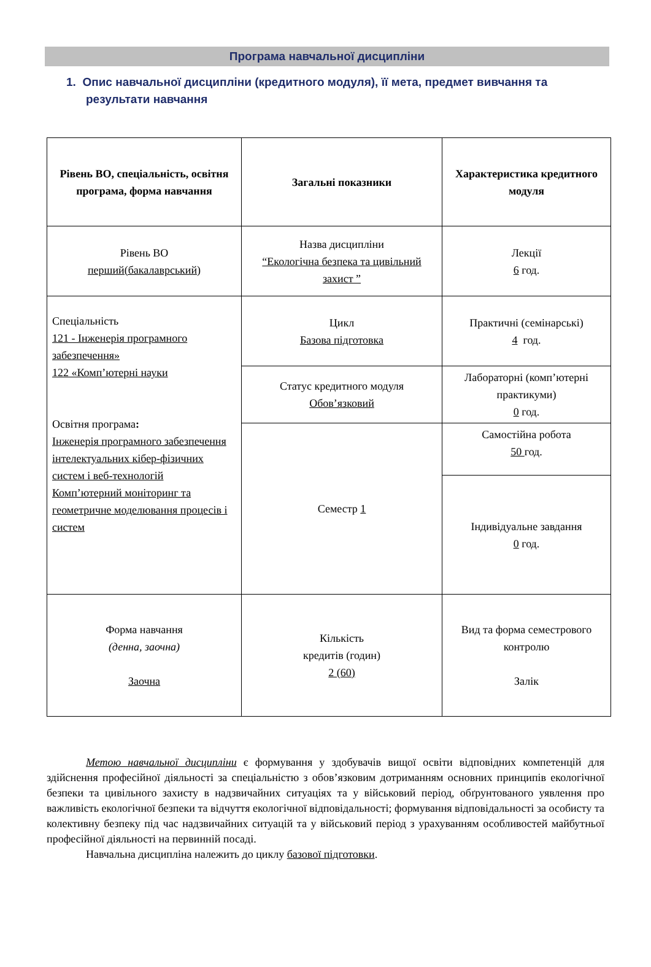Програма навчальної дисципліни
1. Опис навчальної дисципліни (кредитного модуля), її мета, предмет вивчання та результати навчання
| Рівень ВО, спеціальність, освітня програма, форма навчання | Загальні показники | Характеристика кредитного модуля |
| --- | --- | --- |
| Рівень ВО перший(бакалаврський) | Назва дисципліни “Екологічна безпека та цивільний захист ” | Лекції 6 год. |
| Спеціальність 121 - Інженерія програмного забезпечення» 122 «Комп’ютерні науки Освітня програма : Інженерія програмного забезпечення інтелектуальних кібер-фізичних систем і веб-технологій Комп’ютерний моніторинг та геометричне моделювання процесів і систем | Цикл Базова підготовка | Практичні (семінарські) 4 год. |
| | Статус кредитного модуля Обов’язковий | Лабораторні (комп’ютерні практикуми) 0 год. |
| | Семестр 1 | Самостійна робота 50 год. |
| | | Індивідуальне завдання 0 год. |
| Форма навчання (денна, заочна) Заочна | Кількість кредитів (годин) 2 (60) | Вид та форма семестрового контролю Залік |
Метою навчальної дисципліни є формування у здобувачів вищої освіти відповідних компетенцій для здійснення професійної діяльності за спеціальністю з обов’язковим дотриманням основних принципів екологічної безпеки та цивільного захисту в надзвичайних ситуаціях та у військовий період, обґрунтованого уявлення про важливість екологічної безпеки та відчуття екологічної відповідальності; формування відповідальності за особисту та колективну безпеку під час надзвичайних ситуацій та у військовий період з урахуванням особливостей майбутньої професійної діяльності на первинній посаді.
Навчальна дисципліна належить до циклу базової підготовки.